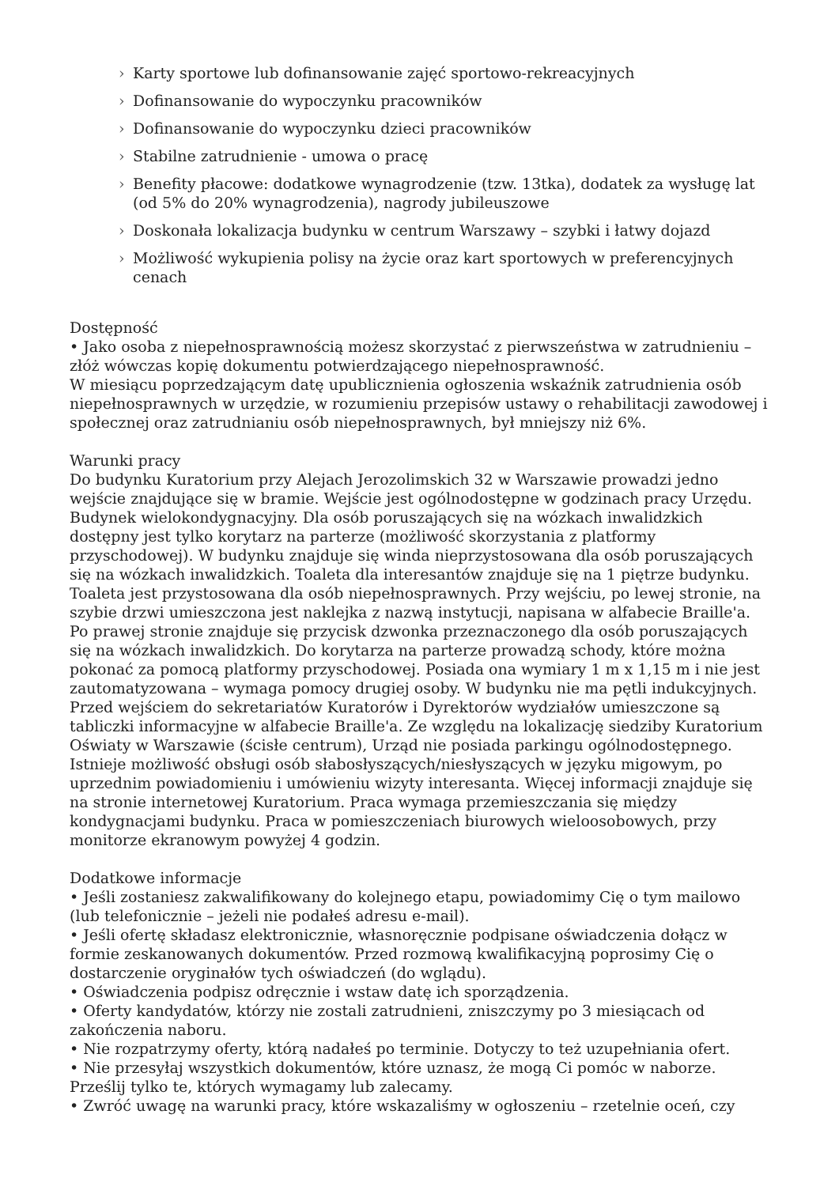› Karty sportowe lub dofinansowanie zajęć sportowo-rekreacyjnych
› Dofinansowanie do wypoczynku pracowników
› Dofinansowanie do wypoczynku dzieci pracowników
› Stabilne zatrudnienie - umowa o pracę
› Benefity płacowe: dodatkowe wynagrodzenie (tzw. 13tka), dodatek za wysługę lat (od 5% do 20% wynagrodzenia), nagrody jubileuszowe
› Doskonała lokalizacja budynku w centrum Warszawy – szybki i łatwy dojazd
› Możliwość wykupienia polisy na życie oraz kart sportowych w preferencyjnych cenach
Dostępność
• Jako osoba z niepełnosprawnością możesz skorzystać z pierwszeństwa w zatrudnieniu – złóż wówczas kopię dokumentu potwierdzającego niepełnosprawność.
W miesiącu poprzedzającym datę upublicznienia ogłoszenia wskaźnik zatrudnienia osób niepełnosprawnych w urzędzie, w rozumieniu przepisów ustawy o rehabilitacji zawodowej i społecznej oraz zatrudnianiu osób niepełnosprawnych, był mniejszy niż 6%.
Warunki pracy
Do budynku Kuratorium przy Alejach Jerozolimskich 32 w Warszawie prowadzi jedno wejście znajdujące się w bramie. Wejście jest ogólnodostępne w godzinach pracy Urzędu. Budynek wielokondygnacyjny. Dla osób poruszających się na wózkach inwalidzkich dostępny jest tylko korytarz na parterze (możliwość skorzystania z platformy przyschodowej). W budynku znajduje się winda nieprzystosowana dla osób poruszających się na wózkach inwalidzkich. Toaleta dla interesantów znajduje się na 1 piętrze budynku. Toaleta jest przystosowana dla osób niepełnosprawnych. Przy wejściu, po lewej stronie, na szybie drzwi umieszczona jest naklejka z nazwą instytucji, napisana w alfabecie Braille'a. Po prawej stronie znajduje się przycisk dzwonka przeznaczonego dla osób poruszających się na wózkach inwalidzkich. Do korytarza na parterze prowadzą schody, które można pokonać za pomocą platformy przyschodowej. Posiada ona wymiary 1 m x 1,15 m i nie jest zautomatyzowana – wymaga pomocy drugiej osoby. W budynku nie ma pętli indukcyjnych. Przed wejściem do sekretariatów Kuratorów i Dyrektorów wydziałów umieszczone są tabliczki informacyjne w alfabecie Braille'a. Ze względu na lokalizację siedziby Kuratorium Oświaty w Warszawie (ścisłe centrum), Urząd nie posiada parkingu ogólnodostępnego. Istnieje możliwość obsługi osób słabosłyszących/niesłyszących w języku migowym, po uprzednim powiadomieniu i umówieniu wizyty interesanta. Więcej informacji znajduje się na stronie internetowej Kuratorium. Praca wymaga przemieszczania się między kondygnacjami budynku. Praca w pomieszczeniach biurowych wieloosobowych, przy monitorze ekranowym powyżej 4 godzin.
Dodatkowe informacje
• Jeśli zostaniesz zakwalifikowany do kolejnego etapu, powiadomimy Cię o tym mailowo (lub telefonicznie – jeżeli nie podałeś adresu e-mail).
• Jeśli ofertę składasz elektronicznie, własnoręcznie podpisane oświadczenia dołącz w formie zeskanowanych dokumentów. Przed rozmową kwalifikacyjną poprosimy Cię o dostarczenie oryginałów tych oświadczeń (do wglądu).
• Oświadczenia podpisz odręcznie i wstaw datę ich sporządzenia.
• Oferty kandydatów, którzy nie zostali zatrudnieni, zniszczymy po 3 miesiącach od zakończenia naboru.
• Nie rozpatrzymy oferty, którą nadałeś po terminie. Dotyczy to też uzupełniania ofert.
• Nie przesyłaj wszystkich dokumentów, które uznasz, że mogą Ci pomóc w naborze. Prześlij tylko te, których wymagamy lub zalecamy.
• Zwróć uwagę na warunki pracy, które wskazaliśmy w ogłoszeniu – rzetelnie oceń, czy